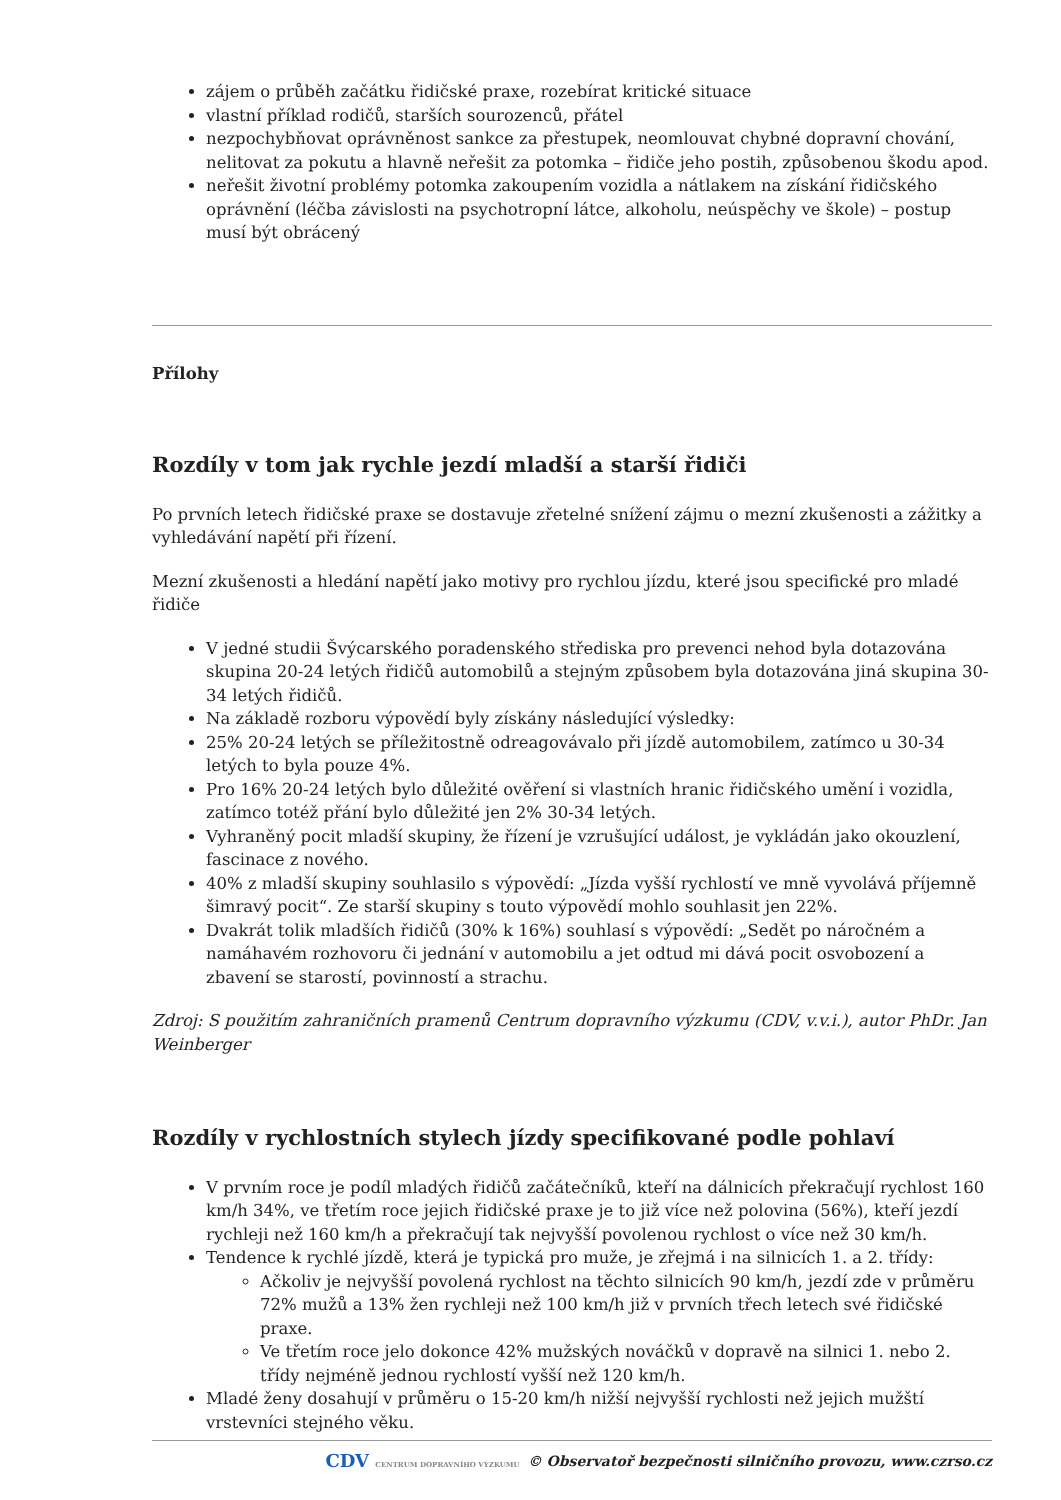zájem o průběh začátku řidičské praxe, rozebírat kritické situace
vlastní příklad rodičů, starších sourozenců, přátel
nezpochybňovat oprávněnost sankce za přestupek, neomlouvat chybné dopravní chování, nelitovat za pokutu a hlavně neřešit za potomka – řidiče jeho postih, způsobenou škodu apod.
neřešit životní problémy potomka zakoupením vozidla a nátlakem na získání řidičského oprávnění (léčba závislosti na psychotropní látce, alkoholu, neúspěchy ve škole) – postup musí být obrácený
Přílohy
Rozdíly v tom jak rychle jezdí mladší a starší řidiči
Po prvních letech řidičské praxe se dostavuje zřetelné snížení zájmu o mezní zkušenosti a zážitky a vyhledávání napětí při řízení.
Mezní zkušenosti a hledání napětí jako motivy pro rychlou jízdu, které jsou specifické pro mladé řidiče
V jedné studii Švýcarského poradenského střediska pro prevenci nehod byla dotazována skupina 20-24 letých řidičů automobilů a stejným způsobem byla dotazována jiná skupina 30-34 letých řidičů.
Na základě rozboru výpovědí byly získány následující výsledky:
25% 20-24 letých se příležitostně odreagovávalo při jízdě automobilem, zatímco u 30-34 letých to byla pouze 4%.
Pro 16% 20-24 letých bylo důležité ověření si vlastních hranic řidičského umění i vozidla, zatímco totéž přání bylo důležité jen 2% 30-34 letých.
Vyhraněný pocit mladší skupiny, že řízení je vzrušující událost, je vykládán jako okouzlení, fascinace z nového.
40% z mladší skupiny souhlasilo s výpovědí: „Jízda vyšší rychlostí ve mně vyvolává příjemně šimravý pocit“. Ze starší skupiny s touto výpovědí mohlo souhlasit jen 22%.
Dvakrát tolik mladších řidičů (30% k 16%) souhlasí s výpovědí: „Sedět po náročném a namáhavém rozhovoru či jednání v automobilu a jet odtud mi dává pocit osvobození a zbavení se starostí, povinností a strachu.
Zdroj: S použitím zahraničních pramenů Centrum dopravního výzkumu (CDV, v.v.i.), autor PhDr. Jan Weinberger
Rozdíly v rychlostních stylech jízdy specifikované podle pohlaví
V prvním roce je podíl mladých řidičů začátečníků, kteří na dálnicích překračují rychlost 160 km/h 34%, ve třetím roce jejich řidičské praxe je to již více než polovina (56%), kteří jezdí rychleji než 160 km/h a překračují tak nejvyšší povolenou rychlost o více než 30 km/h.
Tendence k rychlé jízdě, která je typická pro muže, je zřejmá i na silnicích 1. a 2. třídy:
Ačkoliv je nejvyšší povolená rychlost na těchto silnicích 90 km/h, jezdí zde v průměru 72% mužů a 13% žen rychleji než 100 km/h již v prvních třech letech své řidičské praxe.
Ve třetím roce jelo dokonce 42% mužských nováčků v dopravě na silnici 1. nebo 2. třídy nejméně jednou rychlostí vyšší než 120 km/h.
Mladé ženy dosahují v průměru o 15-20 km/h nižší nejvyšší rychlosti než jejich mužští vrstevníci stejného věku.
CDV CENTRUM DOPRAVNÍHO VÝZKUMU © Observatoř bezpečnosti silničního provozu, www.czrso.cz